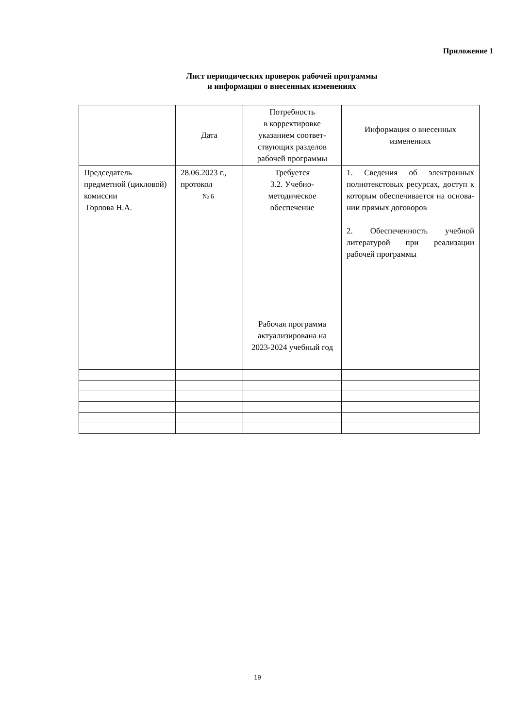Приложение 1
Лист периодических проверок рабочей программы
и информация о внесенных изменениях
| | Дата | Потребность в корректировке указанием соответ­ствующих разделов рабочей программы | Информация о внесенных изменениях |
| Председатель предметной (цик­ловой) комиссии Горлова Н.А. | 28.06.2023 г., протокол № 6 | Требуется 3.2. Учебно-методическое обеспечение Рабочая программа актуализирована на 2023-2024 учебный год | 1. Сведения об электрон­ных полнотекстовых ресур­сах, доступ к которым обеспечивается на основа­нии прямых договоров 2. Обеспеченность учебной литературой при реализа­ции рабочей программы |
19